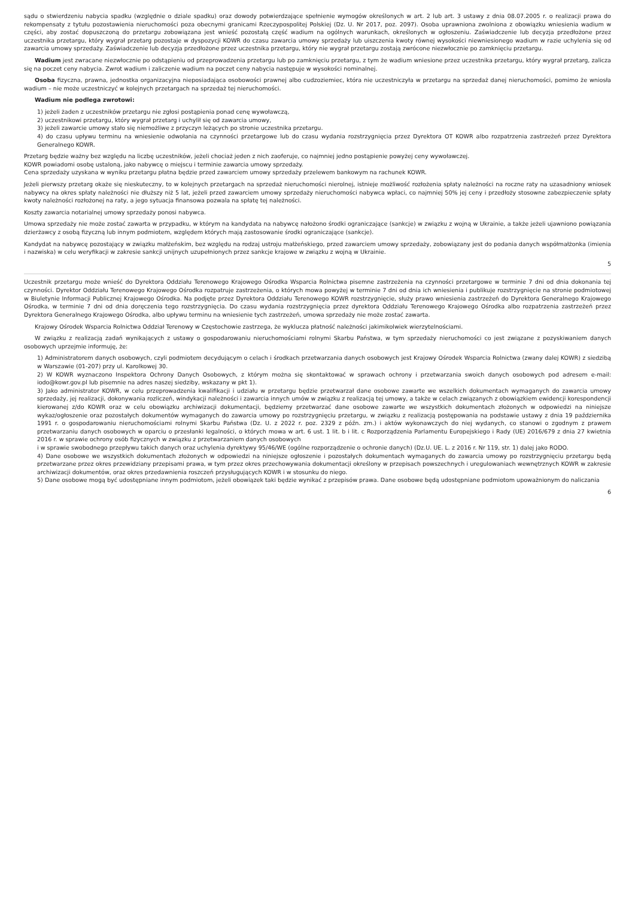sądu o stwierdzeniu nabycia spadku (względnie o dziale spadku) oraz dowody potwierdzające spełnienie wymogów określonych w art. 2 lub art. 3 ustawy z dnia 08.07.2005 r. o realizacji prawa do rekompensaty z tytułu pozostawienia nieruchomości poza obecnymi granicami Rzeczypospolitej Polskiej (Dz. U. Nr 2017, poz. 2097). Osoba uprawniona zwolniona z obowiązku wniesienia wadium w części, aby zostać dopuszczoną do przetargu zobowiązana jest wnieść pozostałą część wadium na ogólnych warunkach, określonych w ogłoszeniu. Zaświadczenie lub decyzja przedłożone przez uczestnika przetargu, który wygrał przetarg pozostaje w dyspozycji KOWR do czasu zawarcia umowy sprzedaży lub uiszczenia kwoty równej wysokości niewniesionego wadium w razie uchylenia się od zawarcia umowy sprzedaży. Zaświadczenie lub decyzja przedłożone przez uczestnika przetargu, który nie wygrał przetargu zostają zwrócone niezwłocznie po zamknięciu przetargu.
Wadium jest zwracane niezwłocznie po odstąpieniu od przeprowadzenia przetargu lub po zamknięciu przetargu, z tym że wadium wniesione przez uczestnika przetargu, który wygrał przetarg, zalicza się na poczet ceny nabycia. Zwrot wadium i zaliczenie wadium na poczet ceny nabycia następuje w wysokości nominalnej.
Osoba fizyczna, prawna, jednostka organizacyjna nieposiadająca osobowości prawnej albo cudzoziemiec, która nie uczestniczyła w przetargu na sprzedaż danej nieruchomości, pomimo że wniosła wadium – nie może uczestniczyć w kolejnych przetargach na sprzedaż tej nieruchomości.
Wadium nie podlega zwrotowi:
1) jeżeli żaden z uczestników przetargu nie zgłosi postąpienia ponad cenę wywoławczą,
2) uczestnikowi przetargu, który wygrał przetarg i uchylił się od zawarcia umowy,
3) jeżeli zawarcie umowy stało się niemożliwe z przyczyn leżących po stronie uczestnika przetargu.
4) do czasu upływu terminu na wniesienie odwołania na czynności przetargowe lub do czasu wydania rozstrzygnięcia przez Dyrektora OT KOWR albo rozpatrzenia zastrzeżeń przez Dyrektora Generalnego KOWR.
Przetarg będzie ważny bez względu na liczbę uczestników, jeżeli chociaż jeden z nich zaoferuje, co najmniej jedno postąpienie powyżej ceny wywoławczej.
KOWR powiadomi osobę ustaloną, jako nabywcę o miejscu i terminie zawarcia umowy sprzedaży.
Cena sprzedaży uzyskana w wyniku przetargu płatna będzie przed zawarciem umowy sprzedaży przelewem bankowym na rachunek KOWR.
Jeżeli pierwszy przetarg okaże się nieskuteczny, to w kolejnych przetargach na sprzedaż nieruchomości nierolnej, istnieje możliwość rozłożenia spłaty należności na roczne raty na uzasadniony wniosek nabywcy na okres spłaty należności nie dłuższy niż 5 lat, jeżeli przed zawarciem umowy sprzedaży nieruchomości nabywca wpłaci, co najmniej 50% jej ceny i przedłoży stosowne zabezpieczenie spłaty kwoty należności rozłożonej na raty, a jego sytuacja finansowa pozwala na spłatę tej należności.
Koszty zawarcia notarialnej umowy sprzedaży ponosi nabywca.
Umowa sprzedaży nie może zostać zawarta w przypadku, w którym na kandydata na nabywcę nałożono środki ograniczające (sankcje) w związku z wojną w Ukrainie, a także jeżeli ujawniono powiązania dzierżawcy z osobą fizyczną lub innym podmiotem, względem których mają zastosowanie środki ograniczające (sankcje).
Kandydat na nabywcę pozostający w związku małżeńskim, bez względu na rodzaj ustroju małżeńskiego, przed zawarciem umowy sprzedaży, zobowiązany jest do podania danych współmałżonka (imienia i nazwiska) w celu weryfikacji w zakresie sankcji unijnych uzupełnionych przez sankcje krajowe w związku z wojną w Ukrainie.
5
Uczestnik przetargu może wnieść do Dyrektora Oddziału Terenowego Krajowego Ośrodka Wsparcia Rolnictwa pisemne zastrzeżenia na czynności przetargowe w terminie 7 dni od dnia dokonania tej czynności. Dyrektor Oddziału Terenowego Krajowego Ośrodka rozpatruje zastrzeżenia, o których mowa powyżej w terminie 7 dni od dnia ich wniesienia i publikuje rozstrzygnięcie na stronie podmiotowej w Biuletynie Informacji Publicznej Krajowego Ośrodka. Na podjęte przez Dyrektora Oddziału Terenowego KOWR rozstrzygnięcie, służy prawo wniesienia zastrzeżeń do Dyrektora Generalnego Krajowego Ośrodka, w terminie 7 dni od dnia doręczenia tego rozstrzygnięcia. Do czasu wydania rozstrzygnięcia przez dyrektora Oddziału Terenowego Krajowego Ośrodka albo rozpatrzenia zastrzeżeń przez Dyrektora Generalnego Krajowego Ośrodka, albo upływu terminu na wniesienie tych zastrzeżeń, umowa sprzedaży nie może zostać zawarta.
Krajowy Ośrodek Wsparcia Rolnictwa Oddział Terenowy w Częstochowie zastrzega, że wyklucza płatność należności jakimikolwiek wierzytelnościami.
W związku z realizacją zadań wynikających z ustawy o gospodarowaniu nieruchomościami rolnymi Skarbu Państwa, w tym sprzedaży nieruchomości co jest związane z pozyskiwaniem danych osobowych uprzejmie informuję, że:
1) Administratorem danych osobowych, czyli podmiotem decydującym o celach i środkach przetwarzania danych osobowych jest Krajowy Ośrodek Wsparcia Rolnictwa (zwany dalej KOWR) z siedzibą w Warszawie (01-207) przy ul. Karolkowej 30.
2) W KOWR wyznaczono Inspektora Ochrony Danych Osobowych, z którym można się skontaktować w sprawach ochrony i przetwarzania swoich danych osobowych pod adresem e-mail: iodo@kowr.gov.pl lub pisemnie na adres naszej siedziby, wskazany w pkt 1).
3) Jako administrator KOWR, w celu przeprowadzenia kwalifikacji i udziału w przetargu będzie przetwarzał dane osobowe zawarte we wszelkich dokumentach wymaganych do zawarcia umowy sprzedaży, jej realizacji, dokonywania rozliczeń, windykacji należności i zawarcia innych umów w związku z realizacją tej umowy, a także w celach związanych z obowiązkiem ewidencji korespondencji kierowanej z/do KOWR oraz w celu obowiązku archiwizacji dokumentacji, będziemy przetwarzać dane osobowe zawarte we wszystkich dokumentach złożonych w odpowiedzi na niniejsze wykaz/ogłoszenie oraz pozostałych dokumentów wymaganych do zawarcia umowy po rozstrzygnięciu przetargu, w związku z realizacją postępowania na podstawie ustawy z dnia 19 października 1991 r. o gospodarowaniu nieruchomościami rolnymi Skarbu Państwa (Dz. U. z 2022 r. poz. 2329 z późn. zm.) i aktów wykonawczych do niej wydanych, co stanowi o zgodnym z prawem przetwarzaniu danych osobowych w oparciu o przesłanki legalności, o których mowa w art. 6 ust. 1 lit. b i lit. c Rozporządzenia Parlamentu Europejskiego i Rady (UE) 2016/679 z dnia 27 kwietnia 2016 r. w sprawie ochrony osób fizycznych w związku z przetwarzaniem danych osobowych
i w sprawie swobodnego przepływu takich danych oraz uchylenia dyrektywy 95/46/WE (ogólne rozporządzenie o ochronie danych) (Dz.U. UE. L. z 2016 r. Nr 119, str. 1) dalej jako RODO.
4) Dane osobowe we wszystkich dokumentach złożonych w odpowiedzi na niniejsze ogłoszenie i pozostałych dokumentach wymaganych do zawarcia umowy po rozstrzygnięciu przetargu będą przetwarzane przez okres przewidziany przepisami prawa, w tym przez okres przechowywania dokumentacji określony w przepisach powszechnych i uregulowaniach wewnętrznych KOWR w zakresie archiwizacji dokumentów, oraz okres przedawnienia roszczeń przysługujących KOWR i w stosunku do niego.
5) Dane osobowe mogą być udostępniane innym podmiotom, jeżeli obowiązek taki będzie wynikać z przepisów prawa. Dane osobowe będą udostępniane podmiotom upoważnionym do naliczania
6